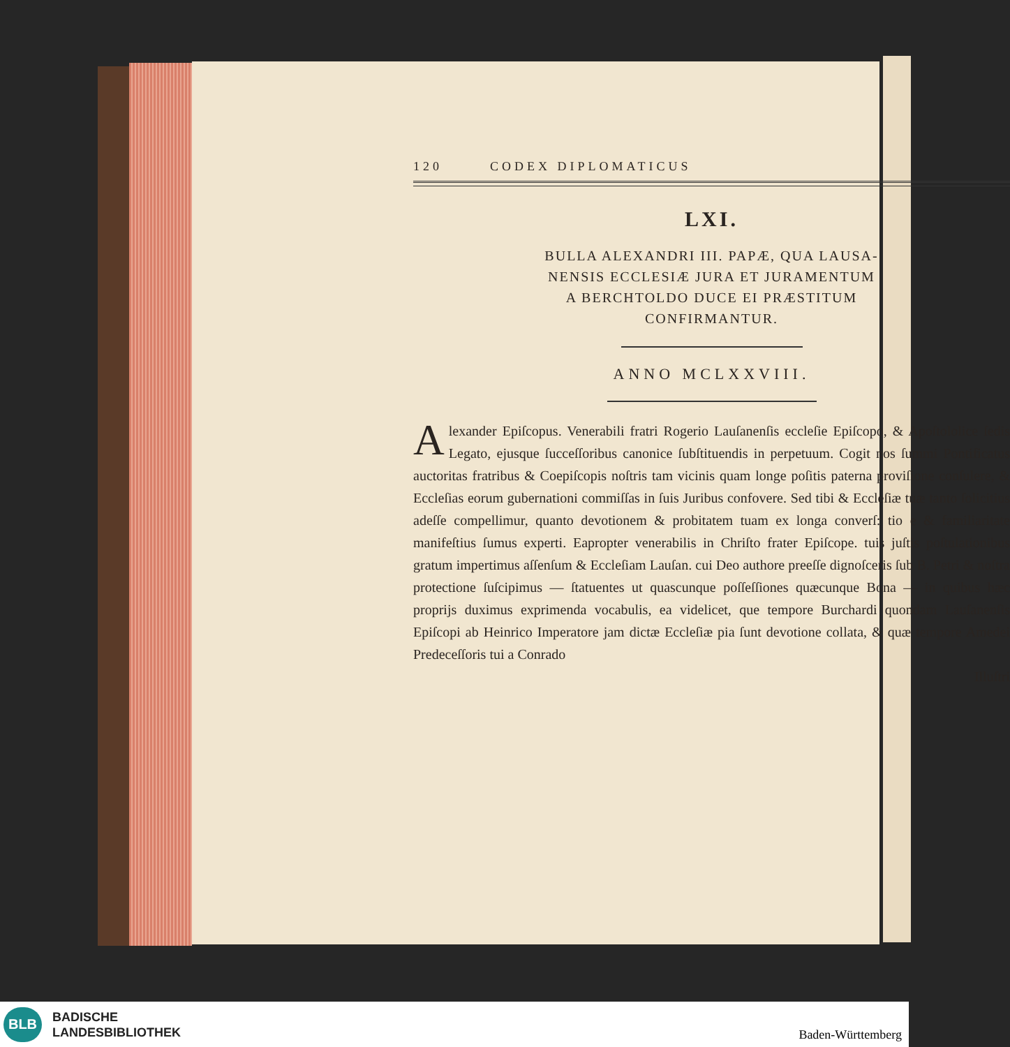120 CODEX DIPLOMATICUS
LXI.
BULLA ALEXANDRI III. PAPÆ, QUA LAUSA-
NENSIS ECCLESIÆ JURA ET JURAMENTUM
A BERCHTOLDO DUCE EI PRÆSTITUM
CONFIRMANTUR.
ANNO MCLXXVIII.
Alexander Epiſcopus. Venerabili fratri Rogerio Lauſanenſis eccleſie Epiſcopo, & Apoſtololice ſedis Legato, ejusque ſucceſſoribus canonice ſubſtituendis in perpetuum. Cogit nos ſummi Pontificatus auctoritas fratribus & Coepiſcopis noſtris tam vicinis quam longe poſitis paterna proviſione conſulere, & Eccleſias eorum gubernationi commiſſas in ſuis Juribus confovere. Sed tibi & Eccleſiæ tuæ tanto ſolicitius adeſſe compellimur, quanto devotionem & probitatem tuam ex longa converſ: tio e & familiaritate manifeſtius ſumus experti. Eapropter venerabilis in Chriſto frater Epiſcope. tuis juſtis poſtulationibus gratum impertimus aſſenſum & Eccleſiam Lauſan. cui Deo authore preeſſe dignoſceris ſub B. Petri & noſtra protectione ſuſcipimus — ſtatuentes ut quascunque poſſeſſiones quæcunque Bona — in quibus hæc proprijs duximus exprimenda vocabulis, ea videlicet, que tempore Burchardi quondam Lauſanenſis Epiſcopi ab Heinrico Imperatore jam dictæ Eccleſiæ pia ſunt devotione collata, & quæ tempore Amedei Predeceſſoris tui a Conrado
Illuſtri
BLB
BADISCHE
LANDESBIBLIOTHEK
Baden-Württemberg